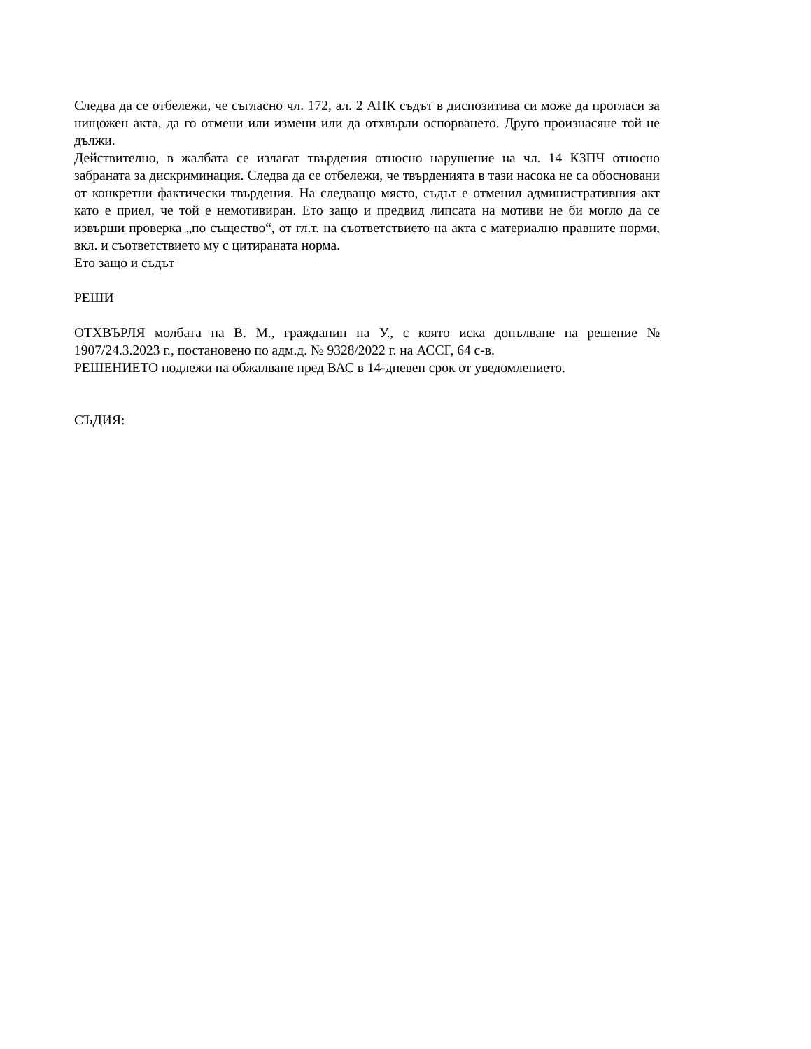Следва да се отбележи, че съгласно чл. 172, ал. 2 АПК съдът в диспозитива си може да прогласи за нищожен акта, да го отмени или измени или да отхвърли оспорването. Друго произнасяне той не дължи.
Действително, в жалбата се излагат твърдения относно нарушение на чл. 14 КЗПЧ относно забраната за дискриминация. Следва да се отбележи, че твърденията в тази насока не са обосновани от конкретни фактически твърдения. На следващо място, съдът е отменил административния акт като е приел, че той е немотивиран. Ето защо и предвид липсата на мотиви не би могло да се извърши проверка „по същество“, от гл.т. на съответствието на акта с материално правните норми, вкл. и съответствието му с цитираната норма.
Ето защо и съдът
РЕШИ
ОТХВЪРЛЯ молбата на В. М., гражданин на У., с която иска допълване на решение № 1907/24.3.2023 г., постановено по адм.д. № 9328/2022 г. на АССГ, 64 с-в.
РЕШЕНИЕТО подлежи на обжалване пред ВАС в 14-дневен срок от уведомлението.
СЪДИЯ: